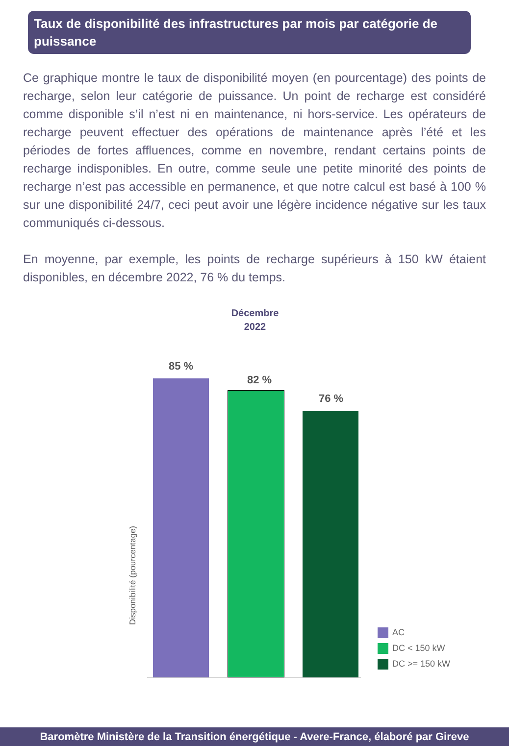Taux de disponibilité des infrastructures par mois par catégorie de puissance
Ce graphique montre le taux de disponibilité moyen (en pourcentage) des points de recharge, selon leur catégorie de puissance. Un point de recharge est considéré comme disponible s’il n’est ni en maintenance, ni hors-service. Les opérateurs de recharge peuvent effectuer des opérations de maintenance après l’été et les périodes de fortes affluences, comme en novembre, rendant certains points de recharge indisponibles. En outre, comme seule une petite minorité des points de recharge n’est pas accessible en permanence, et que notre calcul est basé à 100 % sur une disponibilité 24/7, ceci peut avoir une légère incidence négative sur les taux communiqués ci-dessous.
En moyenne, par exemple, les points de recharge supérieurs à 150 kW étaient disponibles, en décembre 2022, 76 % du temps.
Décembre
2022
85 %
82 %
76 %
Disponibilité (pourcentage)
AC
DC < 150 kW
DC >= 150 kW
Baromètre Ministère de la Transition énergétique - Avere-France, élaboré par Gireve